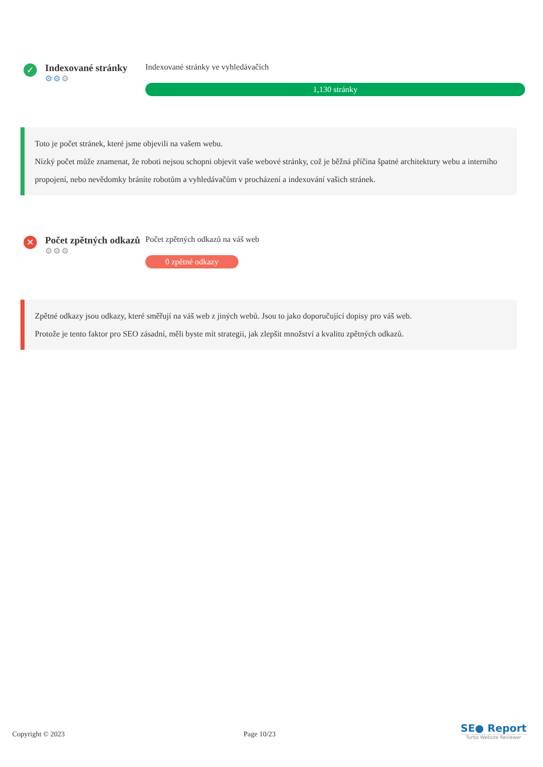✓
Indexované stránky
⚙⚙⚙
Indexované stránky ve vyhledávačích
1,130 stránky
Toto je počet stránek, které jsme objevili na vašem webu.
Nízký počet může znamenat, že roboti nejsou schopni objevit vaše webové stránky, což je běžná příčina špatné architektury webu a interního propojení, nebo nevědomky bráníte robotům a vyhledávačům v procházení a indexování vašich stránek.
✕
Počet zpětných odkazů
⚙⚙⚙
Počet zpětných odkazů na váš web
0 zpětné odkazy
Zpětné odkazy jsou odkazy, které směřují na váš web z jiných webů. Jsou to jako doporučující dopisy pro váš web.
Protože je tento faktor pro SEO zásadní, měli byste mít strategii, jak zlepšit množství a kvalitu zpětných odkazů.
Copyright © 2023 Page 10/23
SE● Report
Turbo Website Reviewer